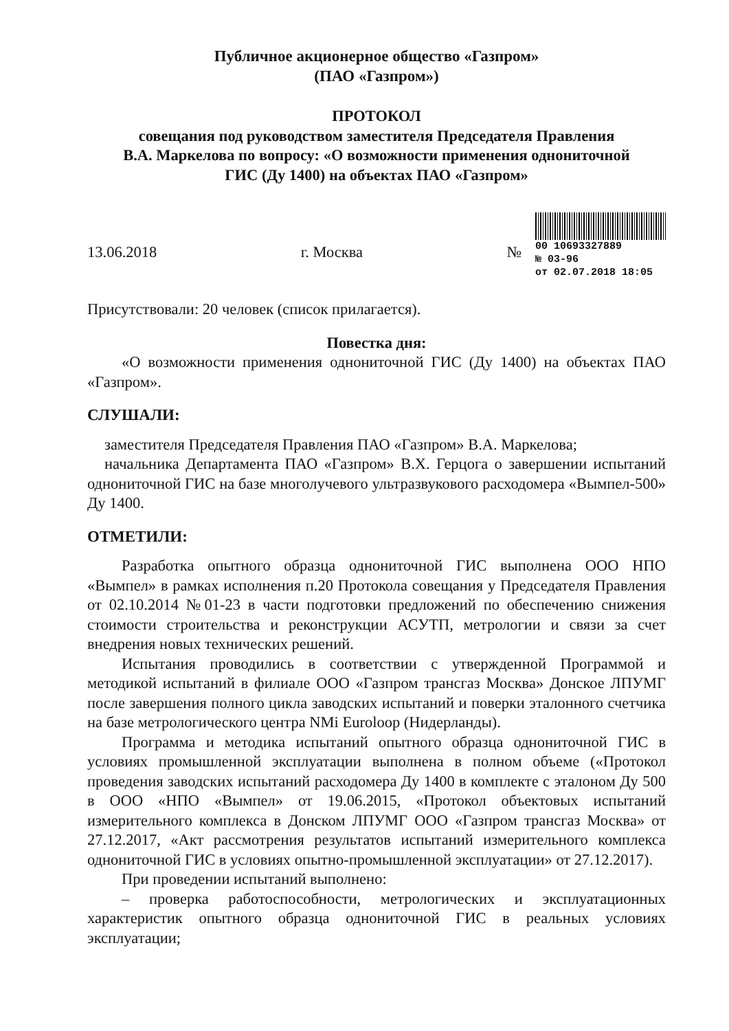Публичное акционерное общество «Газпром»
(ПАО «Газпром»)
ПРОТОКОЛ
совещания под руководством заместителя Председателя Правления
В.А. Маркелова по вопросу: «О возможности применения однониточной
ГИС (Ду 1400) на объектах ПАО «Газпром»
13.06.2018 г. Москва №
00 10693327889
№ 03-96
от 02.07.2018 18:05
Присутствовали: 20 человек (список прилагается).
Повестка дня:
«О возможности применения однониточной ГИС (Ду 1400) на объектах ПАО «Газпром».
СЛУШАЛИ:
заместителя Председателя Правления ПАО «Газпром» В.А. Маркелова;
начальника Департамента ПАО «Газпром» В.Х. Герцога о завершении испытаний однониточной ГИС на базе многолучевого ультразвукового расходомера «Вымпел-500» Ду 1400.
ОТМЕТИЛИ:
Разработка опытного образца однониточной ГИС выполнена ООО НПО «Вымпел» в рамках исполнения п.20 Протокола совещания у Председателя Правления от 02.10.2014 №01-23 в части подготовки предложений по обеспечению снижения стоимости строительства и реконструкции АСУТП, метрологии и связи за счет внедрения новых технических решений.
Испытания проводились в соответствии с утвержденной Программой и методикой испытаний в филиале ООО «Газпром трансгаз Москва» Донское ЛПУМГ после завершения полного цикла заводских испытаний и поверки эталонного счетчика на базе метрологического центра NMi Euroloop (Нидерланды).
Программа и методика испытаний опытного образца однониточной ГИС в условиях промышленной эксплуатации выполнена в полном объеме («Протокол проведения заводских испытаний расходомера Ду 1400 в комплекте с эталоном Ду 500 в ООО «НПО «Вымпел» от 19.06.2015, «Протокол объектовых испытаний измерительного комплекса в Донском ЛПУМГ ООО «Газпром трансгаз Москва» от 27.12.2017, «Акт рассмотрения результатов испытаний измерительного комплекса однониточной ГИС в условиях опытно-промышленной эксплуатации» от 27.12.2017).
При проведении испытаний выполнено:
– проверка работоспособности, метрологических и эксплуатационных характеристик опытного образца однониточной ГИС в реальных условиях эксплуатации;